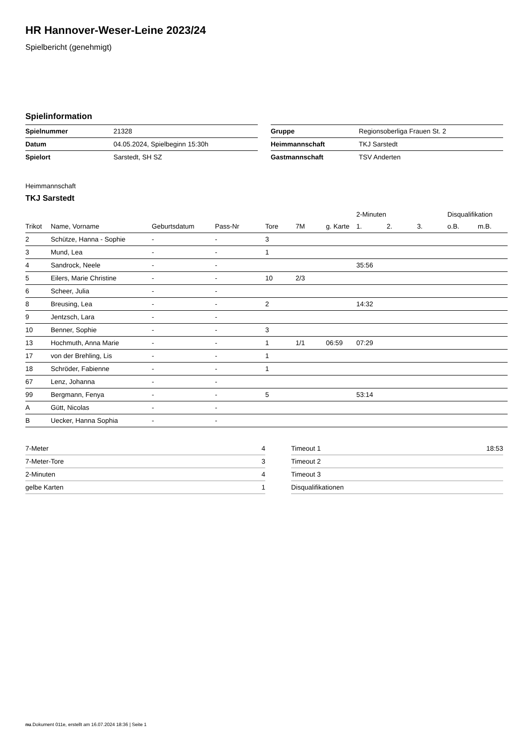HR Hannover-Weser-Leine 2023/24
Spielbericht (genehmigt)
Spielinformation
| Spielnummer | 21328 |
| Datum | 04.05.2024, Spielbeginn 15:30h |
| Spielort | Sarstedt, SH SZ |
| Gruppe | Regionsoberliga Frauen St. 2 |
| Heimmannschaft | TKJ Sarstedt |
| Gastmannschaft | TSV Anderten |
Heimmannschaft
TKJ Sarstedt
| | | | | | | | 2-Minuten | | | Disqualifikation | |
| --- | --- | --- | --- | --- | --- | --- | --- | --- | --- | --- | --- |
| Trikot | Name, Vorname | Geburtsdatum | Pass-Nr | Tore | 7M | g. Karte | 1. | 2. | 3. | o.B. | m.B. |
| 2 | Schütze, Hanna - Sophie | - | - | 3 | | | | | | | |
| 3 | Mund, Lea | - | - | 1 | | | | | | | |
| 4 | Sandrock, Neele | - | - | | | | 35:56 | | | | |
| 5 | Eilers, Marie Christine | - | - | 10 | 2/3 | | | | | | |
| 6 | Scheer, Julia | - | - | | | | | | | | |
| 8 | Breusing, Lea | - | - | 2 | | | 14:32 | | | | |
| 9 | Jentzsch, Lara | - | - | | | | | | | | |
| 10 | Benner, Sophie | - | - | 3 | | | | | | | |
| 13 | Hochmuth, Anna Marie | - | - | 1 | 1/1 | 06:59 | 07:29 | | | | |
| 17 | von der Brehling, Lis | - | - | 1 | | | | | | | |
| 18 | Schröder, Fabienne | - | - | 1 | | | | | | | |
| 67 | Lenz, Johanna | - | - | | | | | | | | |
| 99 | Bergmann, Fenya | - | - | 5 | | | 53:14 | | | | |
| A | Gütt, Nicolas | - | - | | | | | | | | |
| B | Uecker, Hanna Sophia | - | - | | | | | | | | |
| 7-Meter | 4 |
| 7-Meter-Tore | 3 |
| 2-Minuten | 4 |
| gelbe Karten | 1 |
| Timeout 1 | 18:53 |
| Timeout 2 | |
| Timeout 3 | |
| Disqualifikationen | |
nu.Dokument 011e, erstellt am 16.07.2024 18:36 | Seite 1